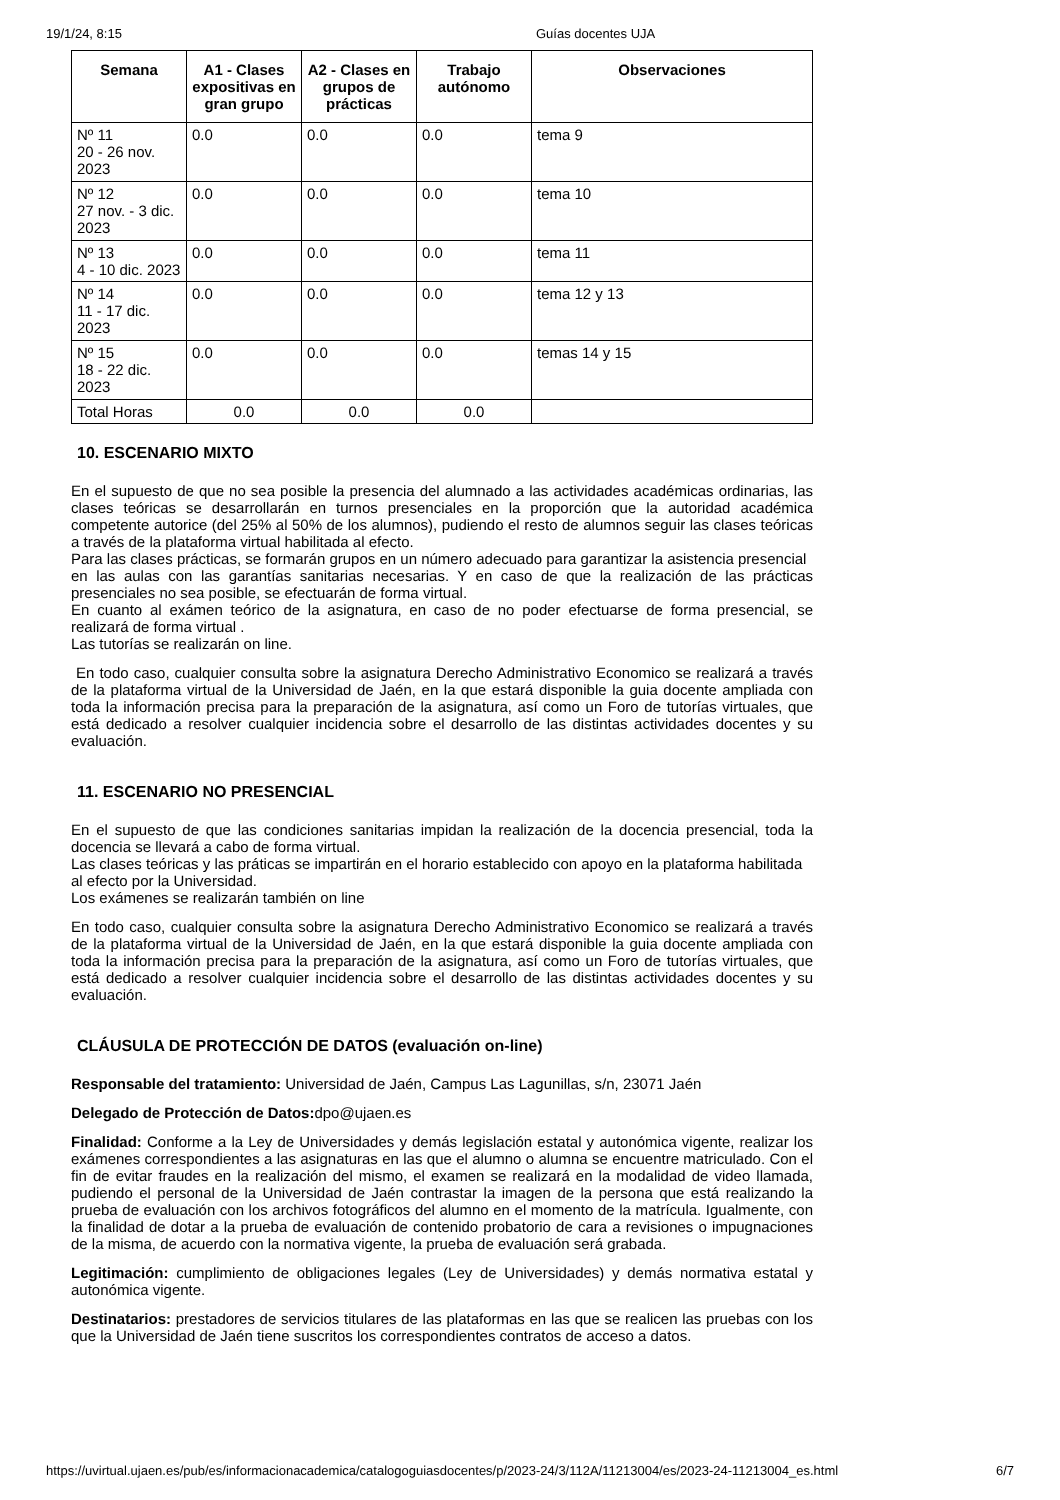19/1/24, 8:15 Guías docentes UJA
| Semana | A1 - Clases expositivas en gran grupo | A2 - Clases en grupos de prácticas | Trabajo autónomo | Observaciones |
| --- | --- | --- | --- | --- |
| Nº 11 20 - 26 nov. 2023 | 0.0 | 0.0 | 0.0 | tema 9 |
| Nº 12 27 nov. - 3 dic. 2023 | 0.0 | 0.0 | 0.0 | tema 10 |
| Nº 13 4 - 10 dic. 2023 | 0.0 | 0.0 | 0.0 | tema 11 |
| Nº 14 11 - 17 dic. 2023 | 0.0 | 0.0 | 0.0 | tema 12 y 13 |
| Nº 15 18 - 22 dic. 2023 | 0.0 | 0.0 | 0.0 | temas 14 y 15 |
| Total Horas | 0.0 | 0.0 | 0.0 | |
10. ESCENARIO MIXTO
En el supuesto de que no sea posible la presencia del alumnado a las actividades académicas ordinarias, las clases teóricas se desarrollarán en turnos presenciales en la proporción que la autoridad académica competente autorice (del 25% al 50% de los alumnos), pudiendo el resto de alumnos seguir las clases teóricas a través de la plataforma virtual habilitada al efecto.
Para las clases prácticas, se formarán grupos en un número adecuado para garantizar la asistencia presencial
en las aulas con las garantías sanitarias necesarias. Y en caso de que la realización de las prácticas presenciales no sea posible, se efectuarán de forma virtual.
En cuanto al exámen teórico de la asignatura, en caso de no poder efectuarse de forma presencial, se realizará de forma virtual .
Las tutorías se realizarán on line.
En todo caso, cualquier consulta sobre la asignatura Derecho Administrativo Economico se realizará a través de la plataforma virtual de la Universidad de Jaén, en la que estará disponible la guia docente ampliada con toda la información precisa para la preparación de la asignatura, así como un Foro de tutorías virtuales, que está dedicado a resolver cualquier incidencia sobre el desarrollo de las distintas actividades docentes y su evaluación.
11. ESCENARIO NO PRESENCIAL
En el supuesto de que las condiciones sanitarias impidan la realización de la docencia presencial, toda la docencia se llevará a cabo de forma virtual.
Las clases teóricas y las práticas se impartirán en el horario establecido con apoyo en la plataforma habilitada
al efecto por la Universidad.
Los exámenes se realizarán también on line
En todo caso, cualquier consulta sobre la asignatura Derecho Administrativo Economico se realizará a través de la plataforma virtual de la Universidad de Jaén, en la que estará disponible la guia docente ampliada con toda la información precisa para la preparación de la asignatura, así como un Foro de tutorías virtuales, que está dedicado a resolver cualquier incidencia sobre el desarrollo de las distintas actividades docentes y su evaluación.
CLÁUSULA DE PROTECCIÓN DE DATOS (evaluación on-line)
Responsable del tratamiento: Universidad de Jaén, Campus Las Lagunillas, s/n, 23071 Jaén
Delegado de Protección de Datos: dpo@ujaen.es
Finalidad: Conforme a la Ley de Universidades y demás legislación estatal y autonómica vigente, realizar los exámenes correspondientes a las asignaturas en las que el alumno o alumna se encuentre matriculado. Con el fin de evitar fraudes en la realización del mismo, el examen se realizará en la modalidad de video llamada, pudiendo el personal de la Universidad de Jaén contrastar la imagen de la persona que está realizando la prueba de evaluación con los archivos fotográficos del alumno en el momento de la matrícula. Igualmente, con la finalidad de dotar a la prueba de evaluación de contenido probatorio de cara a revisiones o impugnaciones de la misma, de acuerdo con la normativa vigente, la prueba de evaluación será grabada.
Legitimación: cumplimiento de obligaciones legales (Ley de Universidades) y demás normativa estatal y autonómica vigente.
Destinatarios: prestadores de servicios titulares de las plataformas en las que se realicen las pruebas con los que la Universidad de Jaén tiene suscritos los correspondientes contratos de acceso a datos.
https://uvirtual.ujaen.es/pub/es/informacionacademica/catalogoguiasdocentes/p/2023-24/3/112A/11213004/es/2023-24-11213004_es.html 6/7